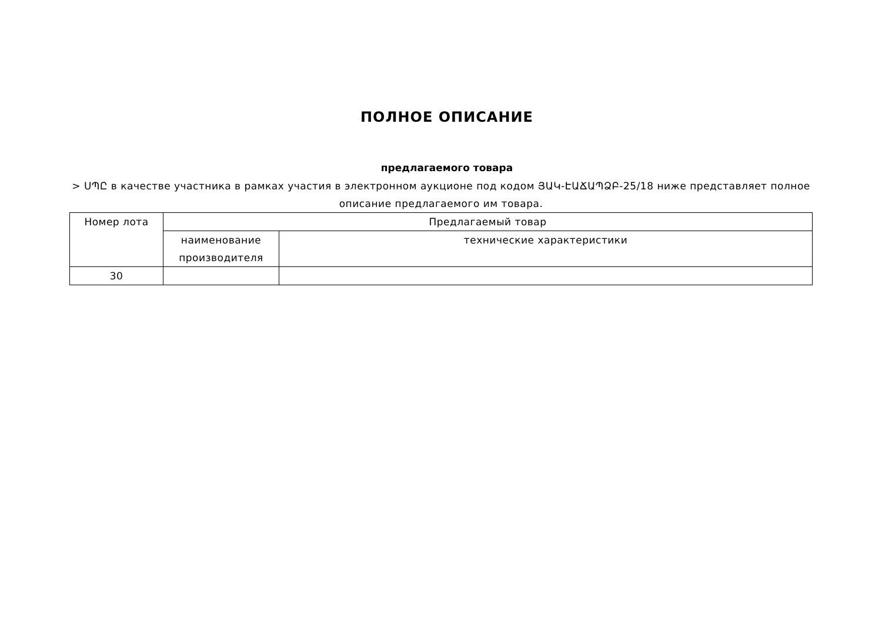ПОЛНОЕ ОПИСАНИЕ
предлагаемого товара
> ՍՊԸ в качестве участника в рамках участия в электронном аукционе под кодом ՅԱԿ-ԷԱՃԱՊՁԲ-25/18 ниже представляет полное описание предлагаемого им товара.
| Номер лота | Предлагаемый товар | |
| --- | --- | --- |
| | наименование производителя | технические характеристики |
| 30 | | |